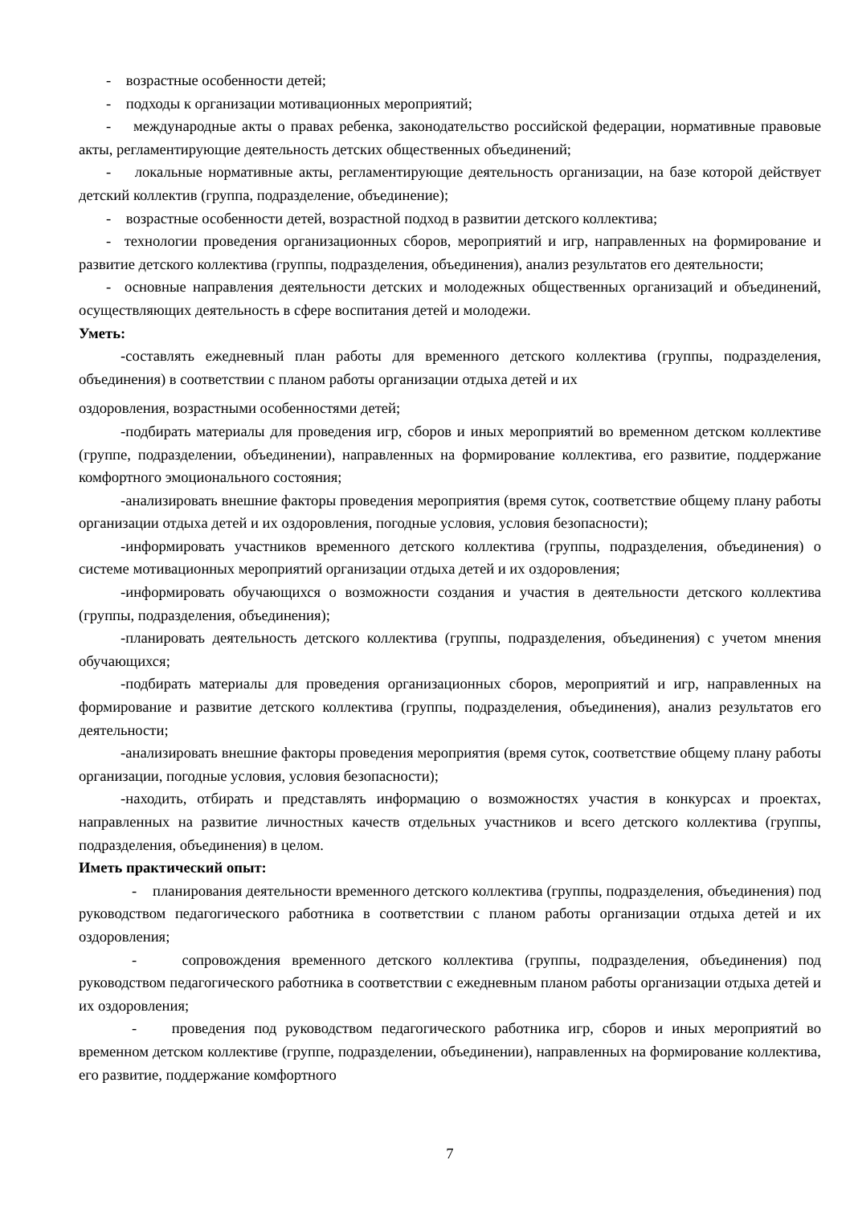- возрастные особенности детей;
- подходы к организации мотивационных мероприятий;
- международные акты о правах ребенка, законодательство российской федерации, нормативные правовые акты, регламентирующие деятельность детских общественных объединений;
- локальные нормативные акты, регламентирующие деятельность организации, на базе которой действует детский коллектив (группа, подразделение, объединение);
- возрастные особенности детей, возрастной подход в развитии детского коллектива;
- технологии проведения организационных сборов, мероприятий и игр, направленных на формирование и развитие детского коллектива (группы, подразделения, объединения), анализ результатов его деятельности;
- основные направления деятельности детских и молодежных общественных организаций и объединений, осуществляющих деятельность в сфере воспитания детей и молодежи.
Уметь:
-составлять ежедневный план работы для временного детского коллектива (группы, подразделения, объединения) в соответствии с планом работы организации отдыха детей и их
оздоровления, возрастными особенностями детей;
-подбирать материалы для проведения игр, сборов и иных мероприятий во временном детском коллективе (группе, подразделении, объединении), направленных на формирование коллектива, его развитие, поддержание комфортного эмоционального состояния;
-анализировать внешние факторы проведения мероприятия (время суток, соответствие общему плану работы организации отдыха детей и их оздоровления, погодные условия, условия безопасности);
-информировать участников временного детского коллектива (группы, подразделения, объединения) о системе мотивационных мероприятий организации отдыха детей и их оздоровления;
-информировать обучающихся о возможности создания и участия в деятельности детского коллектива (группы, подразделения, объединения);
-планировать деятельность детского коллектива (группы, подразделения, объединения) с учетом мнения обучающихся;
-подбирать материалы для проведения организационных сборов, мероприятий и игр, направленных на формирование и развитие детского коллектива (группы, подразделения, объединения), анализ результатов его деятельности;
-анализировать внешние факторы проведения мероприятия (время суток, соответствие общему плану работы организации, погодные условия, условия безопасности);
-находить, отбирать и представлять информацию о возможностях участия в конкурсах и проектах, направленных на развитие личностных качеств отдельных участников и всего детского коллектива (группы, подразделения, объединения) в целом.
Иметь практический опыт:
- планирования деятельности временного детского коллектива (группы, подразделения, объединения) под руководством педагогического работника в соответствии с планом работы организации отдыха детей и их оздоровления;
- сопровождения временного детского коллектива (группы, подразделения, объединения) под руководством педагогического работника в соответствии с ежедневным планом работы организации отдыха детей и их оздоровления;
- проведения под руководством педагогического работника игр, сборов и иных мероприятий во временном детском коллективе (группе, подразделении, объединении), направленных на формирование коллектива, его развитие, поддержание комфортного
7